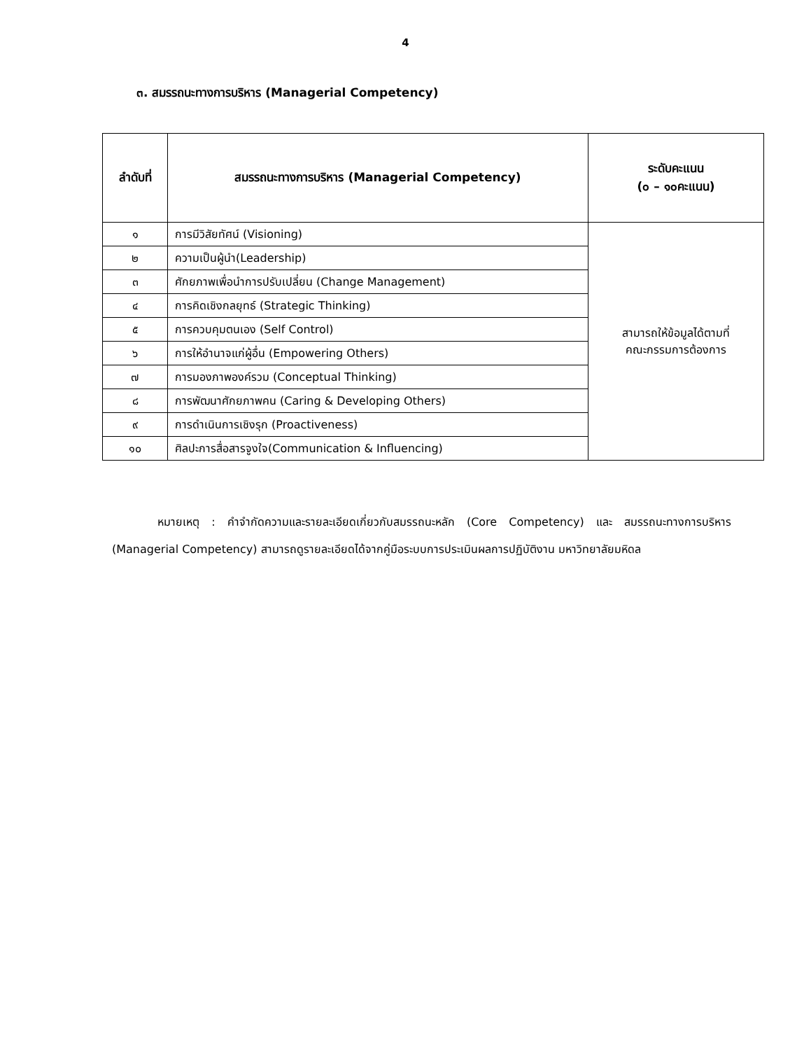4
๓. สมรรถนะทางการบริหาร (Managerial Competency)
| ลำดับที่ | สมรรถนะทางการบริหาร (Managerial Competency) | ระดับคะแนน (๐ – ๑๐คะแนน) |
| --- | --- | --- |
| ๑ | การมีวิสัยทัศน์ (Visioning) | สามารถให้ข้อมูลได้ตามที่ คณะกรรมการต้องการ |
| ๒ | ความเป็นผู้นำ(Leadership) | |
| ๓ | ศักยภาพเพื่อนำการปรับเปลี่ยน (Change Management) | |
| ๔ | การคิดเชิงกลยุทธ์ (Strategic Thinking) | |
| ๕ | การควบคุมตนเอง (Self Control) | |
| ๖ | การให้อำนาจแก่ผู้อื่น (Empowering Others) | |
| ๗ | การมองภาพองค์รวม (Conceptual Thinking) | |
| ๘ | การพัฒนาศักยภาพคน (Caring & Developing Others) | |
| ๙ | การดำเนินการเชิงรุก (Proactiveness) | |
| ๑๐ | ศิลปะการสื่อสารจูงใจ(Communication & Influencing) | |
หมายเหตุ : คำจำกัดความและรายละเอียดเกี่ยวกับสมรรถนะหลัก (Core Competency) และ สมรรถนะทางการบริหาร (Managerial Competency) สามารถดูรายละเอียดได้จากคู่มือระบบการประเมินผลการปฏิบัติงาน มหาวิทยาลัยมหิดล